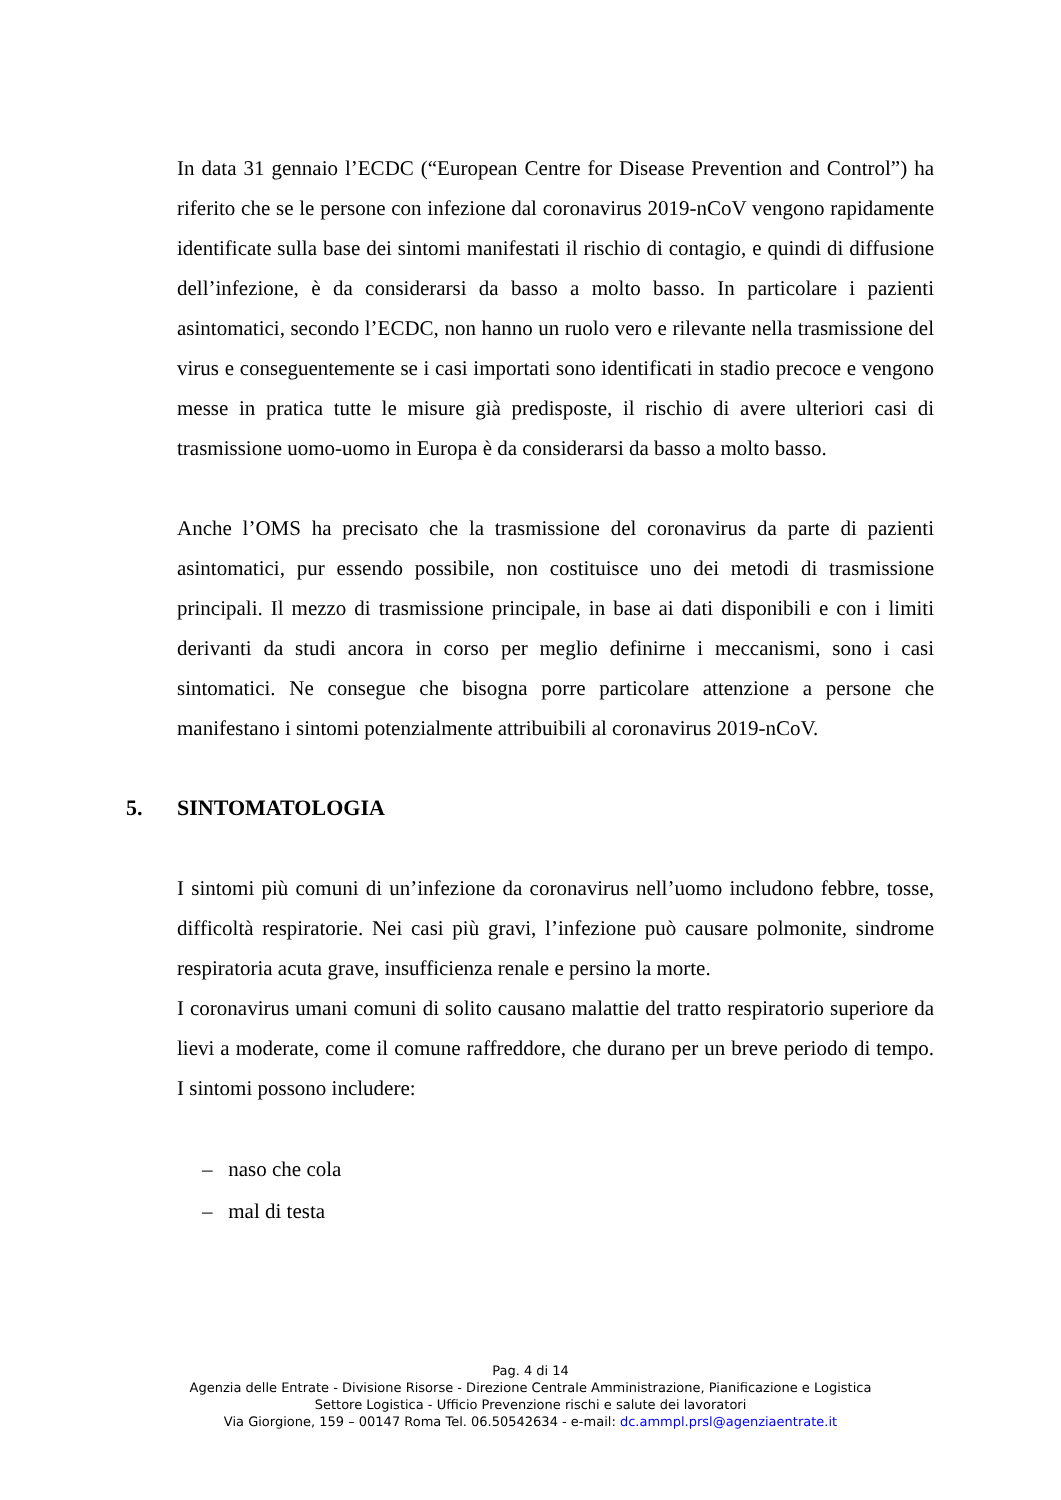In data 31 gennaio l’ECDC (“European Centre for Disease Prevention and Control”) ha riferito che se le persone con infezione dal coronavirus 2019-nCoV vengono rapidamente identificate sulla base dei sintomi manifestati il rischio di contagio, e quindi di diffusione dell’infezione, è da considerarsi da basso a molto basso. In particolare i pazienti asintomatici, secondo l’ECDC, non hanno un ruolo vero e rilevante nella trasmissione del virus e conseguentemente se i casi importati sono identificati in stadio precoce e vengono messe in pratica tutte le misure già predisposte, il rischio di avere ulteriori casi di trasmissione uomo-uomo in Europa è da considerarsi da basso a molto basso.
Anche l’OMS ha precisato che la trasmissione del coronavirus da parte di pazienti asintomatici, pur essendo possibile, non costituisce uno dei metodi di trasmissione principali. Il mezzo di trasmissione principale, in base ai dati disponibili e con i limiti derivanti da studi ancora in corso per meglio definirne i meccanismi, sono i casi sintomatici. Ne consegue che bisogna porre particolare attenzione a persone che manifestano i sintomi potenzialmente attribuibili al coronavirus 2019-nCoV.
5. SINTOMATOLOGIA
I sintomi più comuni di un’infezione da coronavirus nell’uomo includono febbre, tosse, difficoltà respiratorie. Nei casi più gravi, l’infezione può causare polmonite, sindrome respiratoria acuta grave, insufficienza renale e persino la morte.
I coronavirus umani comuni di solito causano malattie del tratto respiratorio superiore da lievi a moderate, come il comune raffreddore, che durano per un breve periodo di tempo. I sintomi possono includere:
– naso che cola
– mal di testa
Pag. 4 di 14
Agenzia delle Entrate - Divisione Risorse - Direzione Centrale Amministrazione, Pianificazione e Logistica
Settore Logistica - Ufficio Prevenzione rischi e salute dei lavoratori
Via Giorgione, 159 – 00147 Roma Tel. 06.50542634 - e-mail: dc.ammpl.prsl@agenziaentrate.it